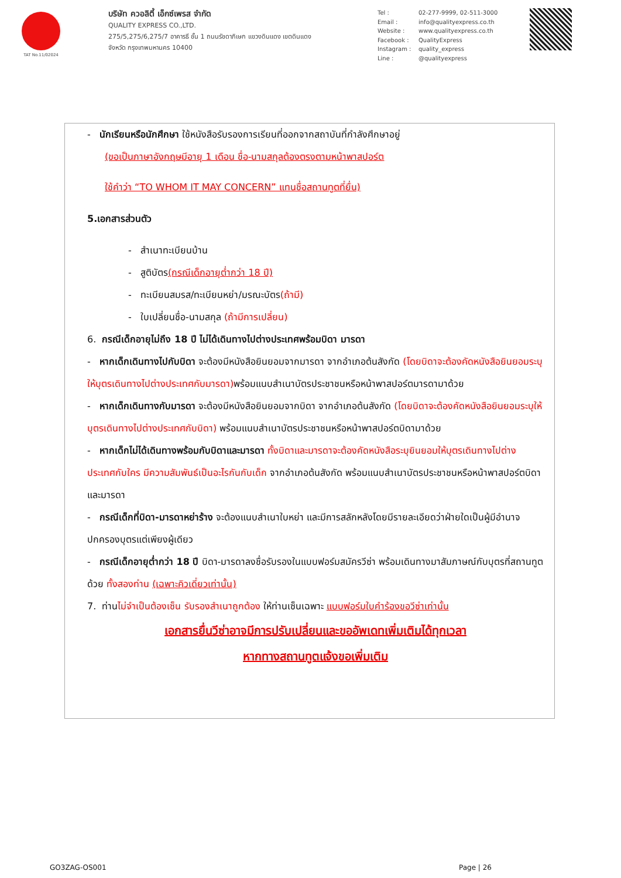TAT No.11/02024
บริษัท ควอลิตี้ เอ็กซ์เพรส จำกัด
QUALITY EXPRESS CO.,LTD.
275/5,275/6,275/7 อาคารธี ชั้น 1 ถนนรัชดาภิเษก แขวงดินแดง เขตดินแดง
จังหวัด กรุงเทพมหานคร 10400
Tel : 02-277-9999, 02-511-3000
Email : info@qualityexpress.co.th
Website : www.qualityexpress.co.th
Facebook : QualityExpress
Instagram : quality_express
Line : @qualityexpress
- นักเรียนหรือนักศึกษา ใช้หนังสือรับรองการเรียนที่ออกจากสถาบันที่กำลังศึกษาอยู่
(ขอเป็นภาษาอังกฤษมีอายุ 1 เดือน ชื่อ-นามสกุลต้องตรงตามหน้าพาสปอร์ต
ใช้คำว่า “TO WHOM IT MAY CONCERN” แทนชื่อสถานทูตที่ยื่น)
5.เอกสารส่วนตัว
- สำเนาทะเบียนบ้าน
- สูติบัตร(กรณีเด็กอายุต่ำกว่า 18 ปี)
- ทะเบียนสมรส/ทะเบียนหย่า/มรณะบัตร(ถ้ามี)
- ใบเปลี่ยนชื่อ-นามสกุล (ถ้ามีการเปลี่ยน)
6. กรณีเด็กอายุไม่ถึง 18 ปี ไม่ได้เดินทางไปต่างประเทศพร้อมบิดา มารดา
- หากเด็กเดินทางไปกับบิดา จะต้องมีหนังสือยินยอมจากมารดา จากอำเภอต้นสังกัด (โดยบิดาจะต้องคัดหนังสือยินยอมระบุให้บุตรเดินทางไปต่างประเทศกับมารดา) พร้อมแนบสำเนาบัตรประชาชนหรือหน้าพาสปอร์ตมารดามาด้วย
- หากเด็กเดินทางกับมารดา จะต้องมีหนังสือยินยอมจากบิดา จากอำเภอต้นสังกัด (โดยบิดาจะต้องคัดหนังสือยินยอมระบุให้บุตรเดินทางไปต่างประเทศกับบิดา) พร้อมแนบสำเนาบัตรประชาชนหรือหน้าพาสปอร์ตบิดามาด้วย
- หากเด็กไม่ได้เดินทางพร้อมกับบิดาและมารดา ทั้งบิดาและมารดาจะต้องคัดหนังสือระบุยินยอมให้บุตรเดินทางไปต่างประเทศกับใคร มีความสัมพันธ์เป็นอะไรกันกับเด็ก จากอำเภอต้นสังกัด พร้อมแนบสำเนาบัตรประชาชนหรือหน้าพาสปอร์ตบิดาและมารดา
- กรณีเด็กที่บิดา-มารดาหย่าร้าง จะต้องแนบสำเนาใบหย่า และมีการสลักหลังโดยมีรายละเอียดว่าฝ่ายใดเป็นผู้มีอำนาจปกครองบุตรแต่เพียงผู้เดียว
- กรณีเด็กอายุต่ำกว่า 18 ปี บิดา-มารดาลงชื่อรับรองในแบบฟอร์มสมัครวีซ่า พร้อมเดินทางมาสัมภาษณ์กับบุตรที่สถานทูตด้วย ทั้งสองท่าน (เฉพาะคิวเดี่ยวเท่านั้น)
7. ท่านไม่จำเป็นต้องเซ็น รับรองสำเนาถูกต้อง ให้ท่านเซ็นเฉพาะ แบบฟอร์มใบคำร้องขอวีซ่าเท่านั้น
เอกสารยื่นวีซ่าอาจมีการปรับเปลี่ยนและขออัพเดทเพิ่มเติมได้ทุกเวลา
หากทางสถานทูตแจ้งขอเพิ่มเติม
GO3ZAG-OS001 Page | 26